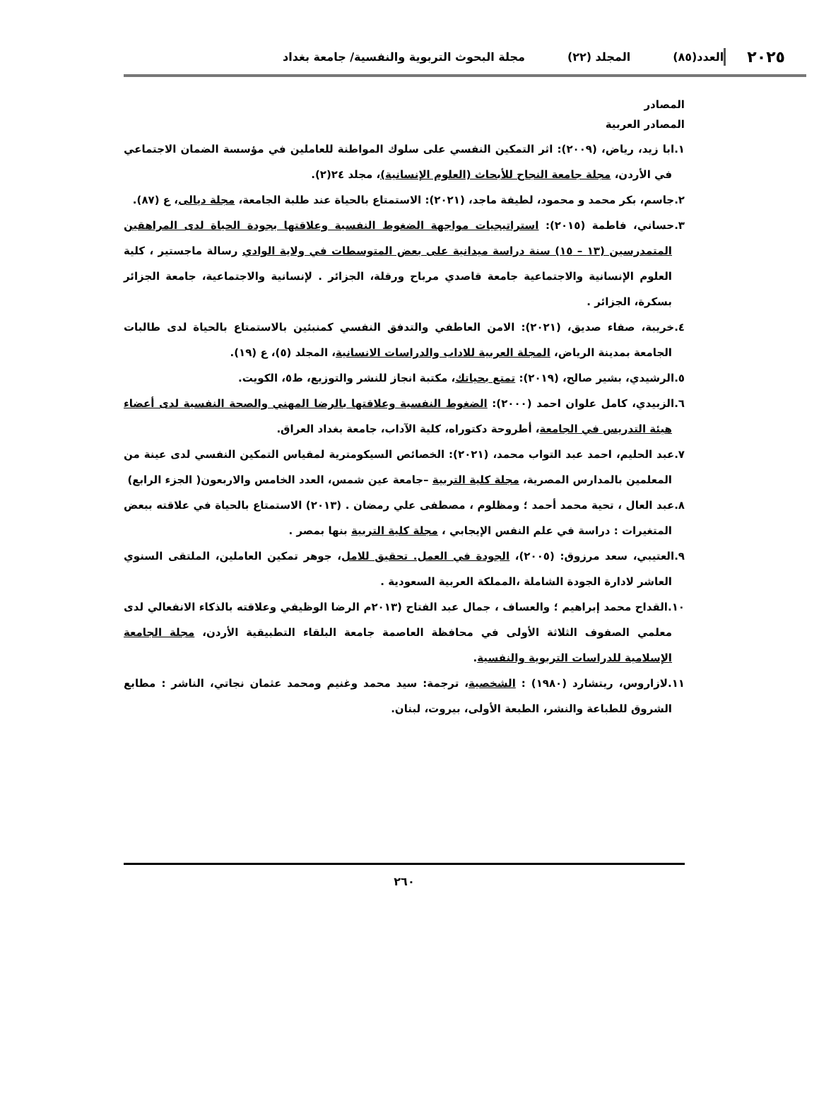٢٠٢٥
العدد(٨٥) المجلد (٢٢) مجلة البحوث التربوية والنفسية/ جامعة بغداد
المصادر
المصادر العربية
١.ابا زيد، رياض، (٢٠٠٩): اثر التمكين النفسي على سلوك المواطنة للعاملين في مؤسسة الضمان الاجتماعي في الأردن، مجلة جامعة النجاح للأبحاث (العلوم الإنسانية)، مجلد ٢٤(٢).
٢.جاسم، بكر محمد و محمود، لطيفة ماجد، (٢٠٢١): الاستمتاع بالحياة عند طلبة الجامعة، مجلة ديالى، ع (٨٧).
٣.حساني، فاطمة (٢٠١٥): استراتيجيات مواجهة الضغوط النفسية وعلاقتها بجودة الحياة لدى المراهقين المتمدرسين (١٣ – ١٥) سنة دراسة ميدانية على بعض المتوسطات في ولاية الوادي رسالة ماجستير ، كلية العلوم الإنسانية والاجتماعية جامعة قاصدي مرباح ورقلة، الجزائر . لإنسانية والاجتماعية، جامعة الجزائر بسكرة، الجزائر .
٤.خريبة، صفاء صديق، (٢٠٢١): الامن العاطفي والتدفق النفسي كمنبئين بالاستمتاع بالحياة لدى طالبات الجامعة بمدينة الرياض، المجلة العربية للاداب والدراسات الانسانية، المجلد (٥)، ع (١٩).
٥.الرشيدي، بشير صالح، (٢٠١٩): تمتع بحياتك، مكتبة انجاز للنشر والتوزيع، ط٥، الكويت.
٦.الزبيدي، كامل علوان احمد (٢٠٠٠): الضغوط النفسية وعلاقتها بالرضا المهني والصحة النفسية لدى أعضاء هيئة التدريس في الجامعة، أطروحة دكتوراه، كلية الآداب، جامعة بغداد العراق.
٧.عبد الحليم، احمد عبد التواب محمد، (٢٠٢١): الخصائص السيكومترية لمقياس التمكين النفسي لدى عينة من المعلمين بالمدارس المصرية، مجلة كلية التربية –جامعة عين شمس، العدد الخامس والاربعون( الجزء الرابع)
٨.عبد العال ، تحية محمد أحمد ؛ ومظلوم ، مصطفى علي رمضان . (٢٠١٣) الاستمتاع بالحياة في علاقته ببعض المتغيرات : دراسة في علم النفس الإيجابي ، مجلة كلية التربية بنها بمصر .
٩.العتيبي، سعد مرزوق: (٢٠٠٥)، الجودة في العمل. تحقيق للامل، جوهر تمكين العاملين، الملتقى السنوي العاشر لادارة الجودة الشاملة ،المملكة العربية السعودية .
١٠.القداح محمد إبراهيم ؛ والعساف ، جمال عبد الفتاح (٢٠١٣م الرضا الوظيفي وعلاقته بالذكاء الانفعالي لدى معلمي الصفوف الثلاثة الأولى في محافظة العاصمة جامعة البلقاء التطبيقية الأردن، مجلة الجامعة الإسلامية للدراسات التربوية والنفسية.
١١.لازاروس، ريتشارد (١٩٨٠) : الشخصية، ترجمة: سيد محمد وغنيم ومحمد عثمان نجاتي، الناشر : مطابع الشروق للطباعة والنشر، الطبعة الأولى، بيروت، لبنان.
٢٦٠